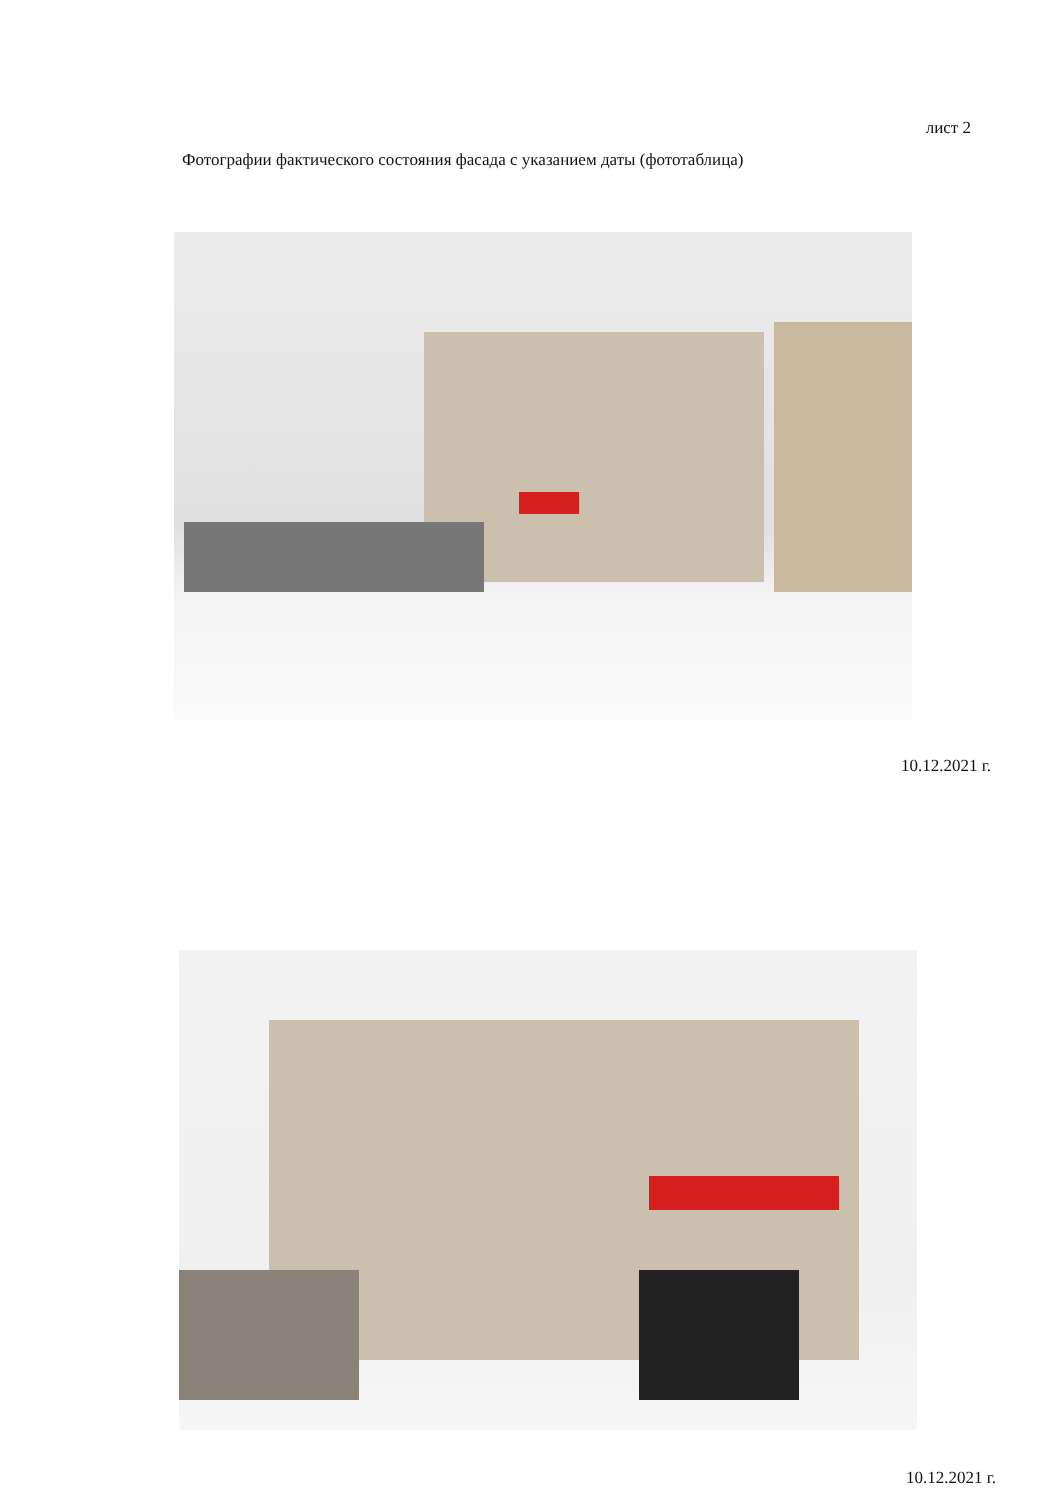лист 2
Фотографии фактического состояния фасада с указанием даты (фототаблица)
10.12.2021 г.
10.12.2021 г.